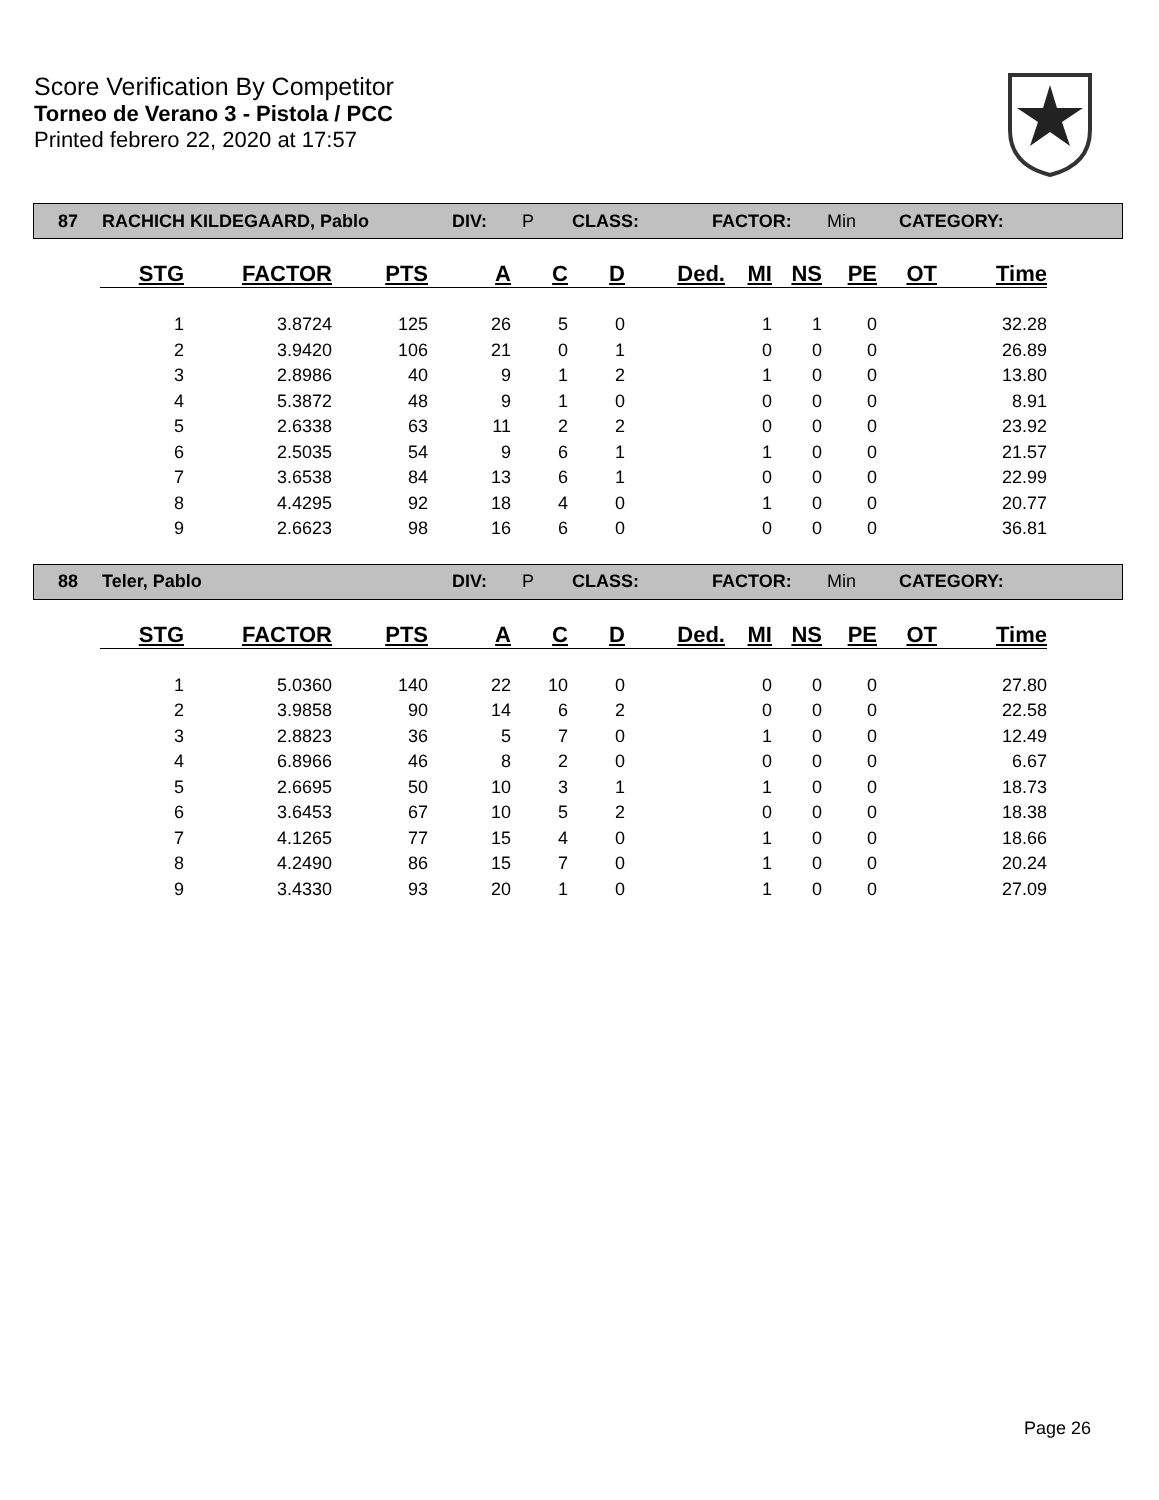Score Verification By Competitor
Torneo de Verano 3 - Pistola / PCC
Printed febrero 22, 2020 at 17:57
87 RACHICH KILDEGAARD, Pablo DIV: P CLASS: FACTOR: Min CATEGORY:
| STG | FACTOR | PTS | A | C | D | Ded. | MI | NS | PE | OT | Time |
| --- | --- | --- | --- | --- | --- | --- | --- | --- | --- | --- | --- |
| 1 | 3.8724 | 125 | 26 | 5 | 0 | | 1 | 1 | 0 | | 32.28 |
| 2 | 3.9420 | 106 | 21 | 0 | 1 | | 0 | 0 | 0 | | 26.89 |
| 3 | 2.8986 | 40 | 9 | 1 | 2 | | 1 | 0 | 0 | | 13.80 |
| 4 | 5.3872 | 48 | 9 | 1 | 0 | | 0 | 0 | 0 | | 8.91 |
| 5 | 2.6338 | 63 | 11 | 2 | 2 | | 0 | 0 | 0 | | 23.92 |
| 6 | 2.5035 | 54 | 9 | 6 | 1 | | 1 | 0 | 0 | | 21.57 |
| 7 | 3.6538 | 84 | 13 | 6 | 1 | | 0 | 0 | 0 | | 22.99 |
| 8 | 4.4295 | 92 | 18 | 4 | 0 | | 1 | 0 | 0 | | 20.77 |
| 9 | 2.6623 | 98 | 16 | 6 | 0 | | 0 | 0 | 0 | | 36.81 |
88 Teler, Pablo DIV: P CLASS: FACTOR: Min CATEGORY:
| STG | FACTOR | PTS | A | C | D | Ded. | MI | NS | PE | OT | Time |
| --- | --- | --- | --- | --- | --- | --- | --- | --- | --- | --- | --- |
| 1 | 5.0360 | 140 | 22 | 10 | 0 | | 0 | 0 | 0 | | 27.80 |
| 2 | 3.9858 | 90 | 14 | 6 | 2 | | 0 | 0 | 0 | | 22.58 |
| 3 | 2.8823 | 36 | 5 | 7 | 0 | | 1 | 0 | 0 | | 12.49 |
| 4 | 6.8966 | 46 | 8 | 2 | 0 | | 0 | 0 | 0 | | 6.67 |
| 5 | 2.6695 | 50 | 10 | 3 | 1 | | 1 | 0 | 0 | | 18.73 |
| 6 | 3.6453 | 67 | 10 | 5 | 2 | | 0 | 0 | 0 | | 18.38 |
| 7 | 4.1265 | 77 | 15 | 4 | 0 | | 1 | 0 | 0 | | 18.66 |
| 8 | 4.2490 | 86 | 15 | 7 | 0 | | 1 | 0 | 0 | | 20.24 |
| 9 | 3.4330 | 93 | 20 | 1 | 0 | | 1 | 0 | 0 | | 27.09 |
Page 26